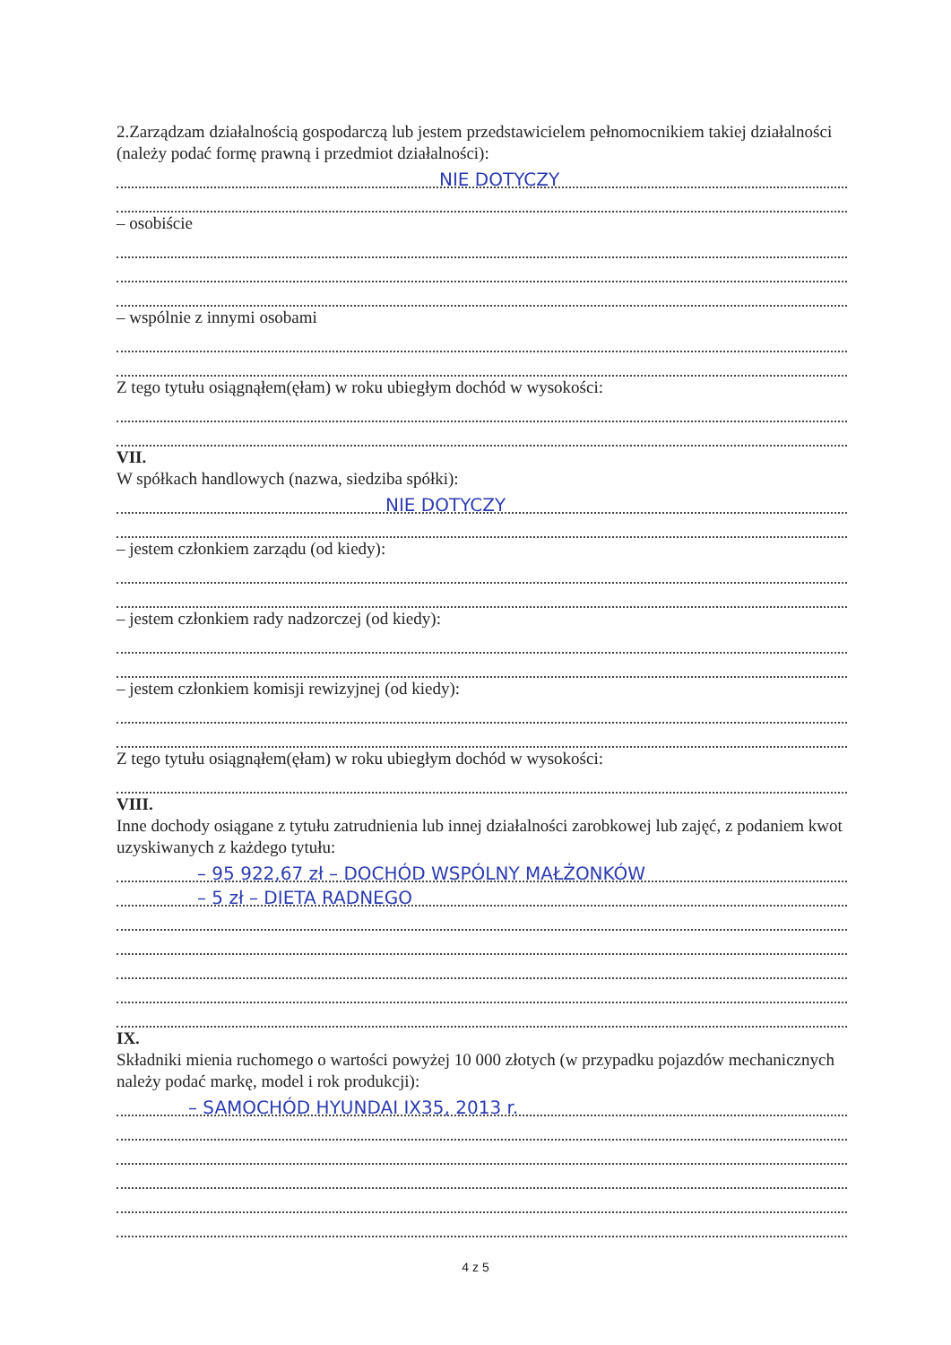2.Zarządzam działalnością gospodarczą lub jestem przedstawicielem pełnomocnikiem takiej działalności (należy podać formę prawną i przedmiot działalności):
NIE DOTYCZY
– osobiście
– wspólnie z innymi osobami
Z tego tytułu osiągnąłem(ęłam) w roku ubiegłym dochód w wysokości:
VII.
W spółkach handlowych (nazwa, siedziba spółki):
NIE DOTYCZY
– jestem członkiem zarządu (od kiedy):
– jestem członkiem rady nadzorczej (od kiedy):
– jestem członkiem komisji rewizyjnej (od kiedy):
Z tego tytułu osiągnąłem(ęłam) w roku ubiegłym dochód w wysokości:
VIII.
Inne dochody osiągane z tytułu zatrudnienia lub innej działalności zarobkowej lub zajęć, z podaniem kwot uzyskiwanych z każdego tytułu:
– 95 922,67 zł – DOCHÓD WSPÓLNY MAŁŻONKÓW
– 5 zł – DIETA RADNEGO
IX.
Składniki mienia ruchomego o wartości powyżej 10 000 złotych (w przypadku pojazdów mechanicznych należy podać markę, model i rok produkcji):
– SAMOCHÓD HYUNDAI IX35, 2013 r.
4 z 5